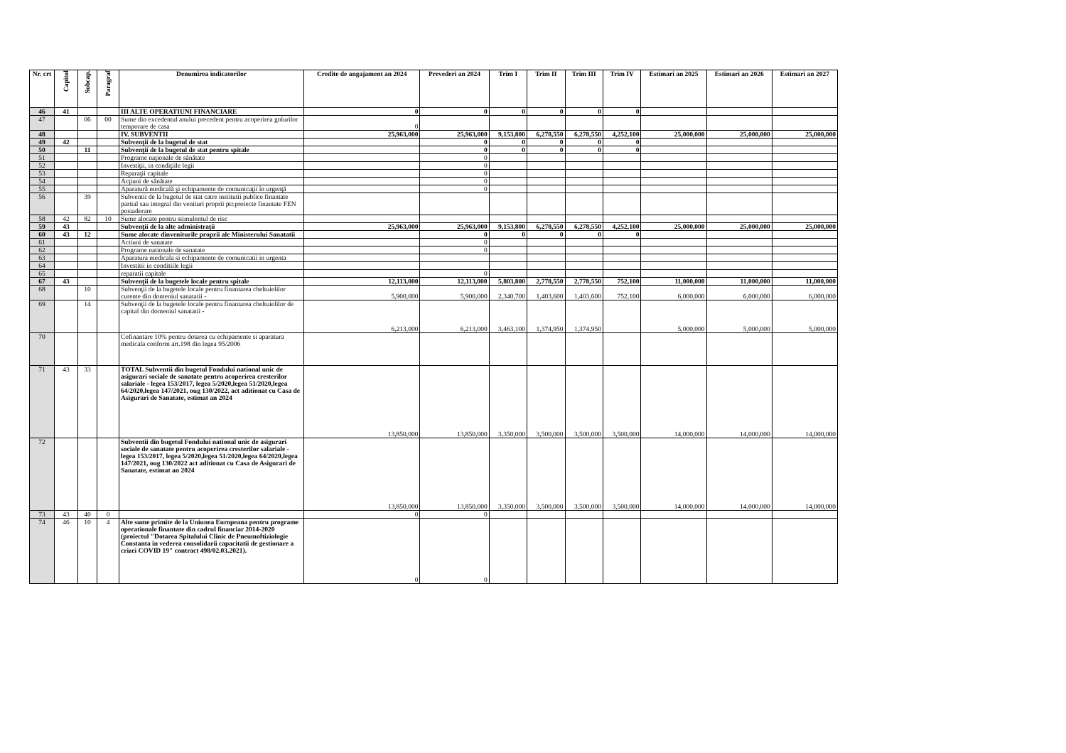| Nr. crt | Capitol | Subcap. | Paragraf | Denumirea indicatorilor | Credite de angajament an 2024 | Prevederi an 2024 | Trim I | Trim II | Trim III | Trim IV | Estimari an 2025 | Estimari an 2026 | Estimari an 2027 |
| --- | --- | --- | --- | --- | --- | --- | --- | --- | --- | --- | --- | --- | --- |
| 46 | 41 | | | III ALTE OPERATIUNI FINANCIARE | 0 | 0 | 0 | 0 | 0 | 0 | | | |
| 47 | | 06 | 00 | Sume din excedentul anului precedent pentru acoperirea golurilor temporare de casa | 0 | | | | | | | | |
| 48 | | | | IV. SUBVENTII | 25,963,000 | 25,963,000 | 9,153,800 | 6,278,550 | 6,278,550 | 4,252,100 | 25,000,000 | 25,000,000 | 25,000,000 |
| 49 | 42 | | | Subvenţii de la bugetul de stat | | 0 | 0 | 0 | 0 | 0 | | | |
| 50 | | 11 | | Subvenţii de la bugetul de stat pentru spitale | | 0 | 0 | 0 | 0 | 0 | | | |
| 51 | | | | Programe naţionale de sănătate | | 0 | | | | | | | |
| 52 | | | | Investiţii, in condiţiile legii | | 0 | | | | | | | |
| 53 | | | | Reparaţii capitale | | 0 | | | | | | | |
| 54 | | | | Acţiuni de sănătate | | 0 | | | | | | | |
| 55 | | | | Aparatură medicală şi echipamente de comunicaţii în urgenţă | | 0 | | | | | | | |
| 56 | | 39 | | Subventii de la bugetul de stat catre institutii publice finantate partial sau integral din venituri proprii ptr.proiecte finantate FEN postaderare | | | | | | | | | |
| 58 | 42 | 82 | 10 | Sume alocate pentru stimulentul de risc | | | | | | | | | |
| 59 | 43 | | | Subvenţii de la alte administraţii | 25,963,000 | 25,963,000 | 9,153,800 | 6,278,550 | 6,278,550 | 4,252,100 | 25,000,000 | 25,000,000 | 25,000,000 |
| 60 | 43 | 12 | | Sume alocate dinveniturile proprii ale Ministerului Sanatatii | | 0 | 0 | 0 | 0 | 0 | | | |
| 61 | | | | Actiuni de sanatate | | 0 | | | | | | | |
| 62 | | | | Programe nationale de sanatate | | 0 | | | | | | | |
| 63 | | | | Aparatura medicala si echipamente de comunicatii in urgenta | | | | | | | | | |
| 64 | | | | Investitii in conditiile legii | | | | | | | | | |
| 65 | | | | reparatii capitale | | 0 | | | | | | | |
| 67 | 43 | | | Subvenţii de la bugetele locale pentru spitale | 12,113,000 | 12,113,000 | 5,803,800 | 2,778,550 | 2,778,550 | 752,100 | 11,000,000 | 11,000,000 | 11,000,000 |
| 68 | | 10 | | Subvenţii de la bugetele locale pentru finantarea cheltuielilor curente din domeniul sanatatii - | 5,900,000 | 5,900,000 | 2,340,700 | 1,403,600 | 1,403,600 | 752,100 | 6,000,000 | 6,000,000 | 6,000,000 |
| 69 | | 14 | | Subvenţii de la bugetele locale pentru finantarea cheltuielilor de capital din domeniul sanatatii - | 6,213,000 | 6,213,000 | 3,463,100 | 1,374,950 | 1,374,950 | | 5,000,000 | 5,000,000 | 5,000,000 |
| 70 | | | | Cofinantare 10% pentru dotarea cu echipamente si aparatura medicala conform art.198 din legea 95/2006 | | | | | | | | | |
| 71 | 43 | 33 | | TOTAL Subventii din bugetul Fondului national unic de asigurari sociale de sanatate pentru acoperirea cresterilor salariale - legea 153/2017, legea 5/2020,legea 51/2020,legea 64/2020,legea 147/2021, oug 130/2022, act aditionat cu Casa de Asigurari de Sanatate, estimat an 2024 | 13,850,000 | 13,850,000 | 3,350,000 | 3,500,000 | 3,500,000 | 3,500,000 | 14,000,000 | 14,000,000 | 14,000,000 |
| 72 | | | | Subventii din bugetul Fondului national unic de asigurari sociale de sanatate pentru acoperirea cresterilor salariale - legea 153/2017, legea 5/2020,legea 51/2020,legea 64/2020,legea 147/2021, oug 130/2022 act aditionat cu Casa de Asigurari de Sanatate, estimat an 2024 | 13,850,000 | 13,850,000 | 3,350,000 | 3,500,000 | 3,500,000 | 3,500,000 | 14,000,000 | 14,000,000 | 14,000,000 |
| 73 | 43 | 40 | 0 | | 0 | 0 | | | | | | | |
| 74 | 46 | 10 | 4 | Alte sume primite de la Uniunea Europeana pentru programe operationale finantate din cadrul financiar 2014-2020 (proiectul "Dotarea Spitalului Clinic de Pneumoftiziologie Constanta in vederea consolidarii capacitatii de gestionare a crizei COVID 19" contract 498/02.03.2021). | 0 | 0 | | | | | | | |